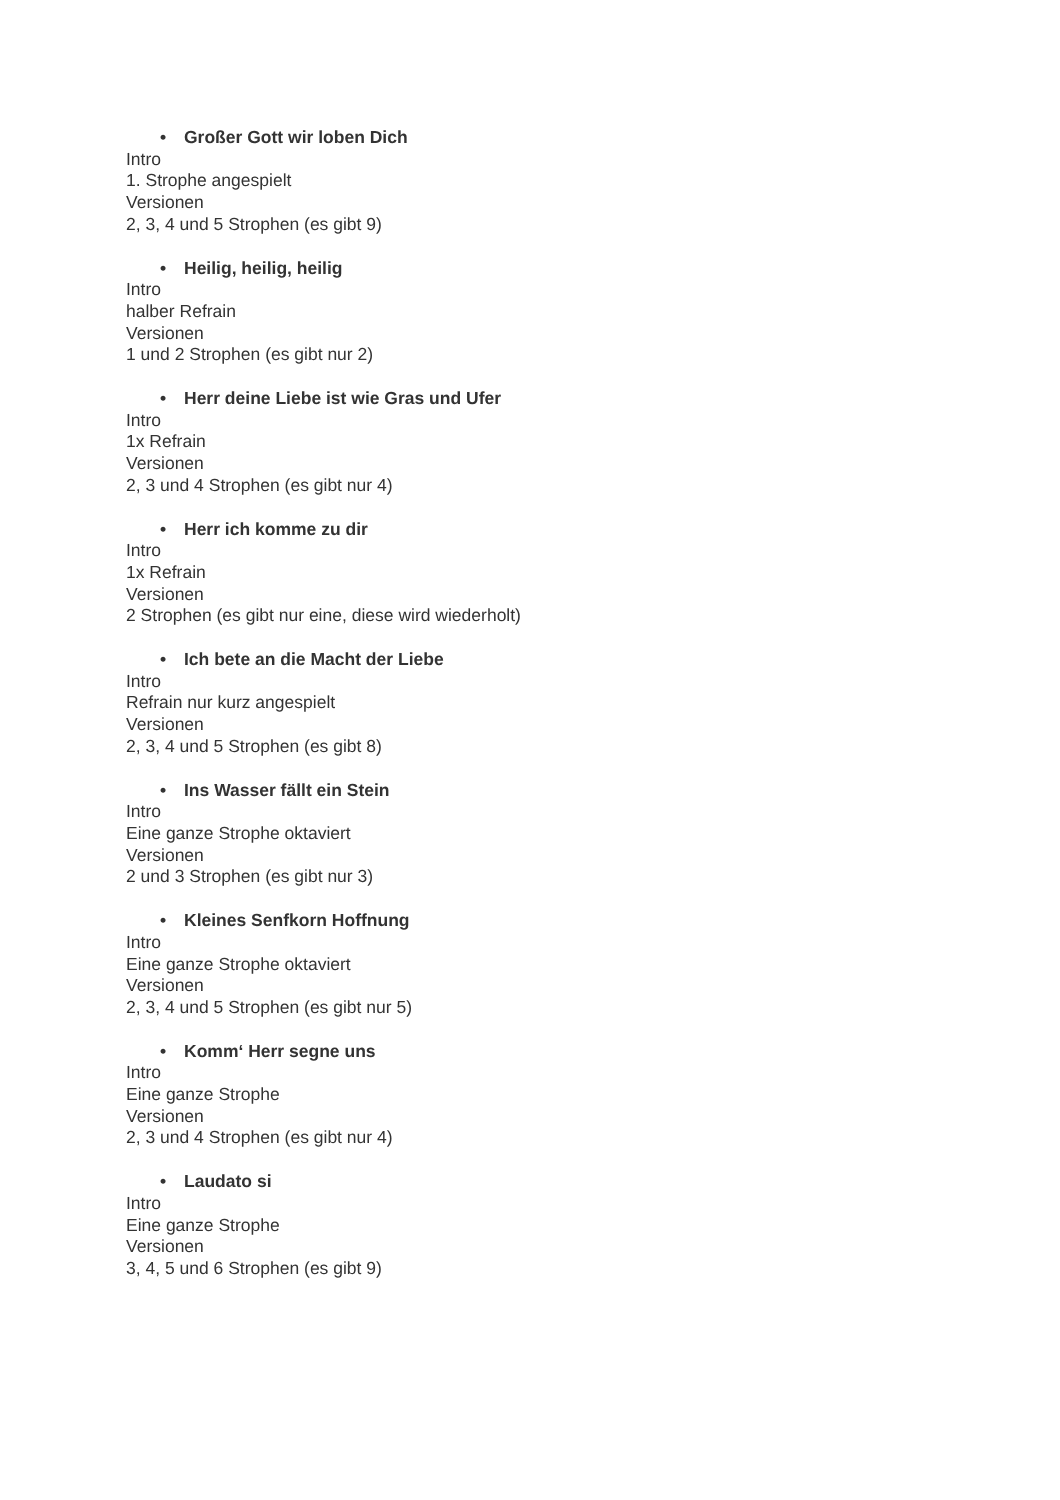• Großer Gott wir loben Dich
Intro
1. Strophe angespielt
Versionen
2, 3, 4 und 5 Strophen (es gibt 9)
• Heilig, heilig, heilig
Intro
halber Refrain
Versionen
1 und 2 Strophen (es gibt nur 2)
• Herr deine Liebe ist wie Gras und Ufer
Intro
1x Refrain
Versionen
2, 3 und 4 Strophen (es gibt nur 4)
• Herr ich komme zu dir
Intro
1x Refrain
Versionen
2 Strophen (es gibt nur eine, diese wird wiederholt)
• Ich bete an die Macht der Liebe
Intro
Refrain nur kurz angespielt
Versionen
2, 3, 4 und 5 Strophen (es gibt 8)
• Ins Wasser fällt ein Stein
Intro
Eine ganze Strophe oktaviert
Versionen
2 und 3 Strophen (es gibt nur 3)
• Kleines Senfkorn Hoffnung
Intro
Eine ganze Strophe oktaviert
Versionen
2, 3, 4 und 5 Strophen (es gibt nur 5)
• Komm‘ Herr segne uns
Intro
Eine ganze Strophe
Versionen
2, 3 und 4 Strophen (es gibt nur 4)
• Laudato si
Intro
Eine ganze Strophe
Versionen
3, 4, 5 und 6 Strophen (es gibt 9)